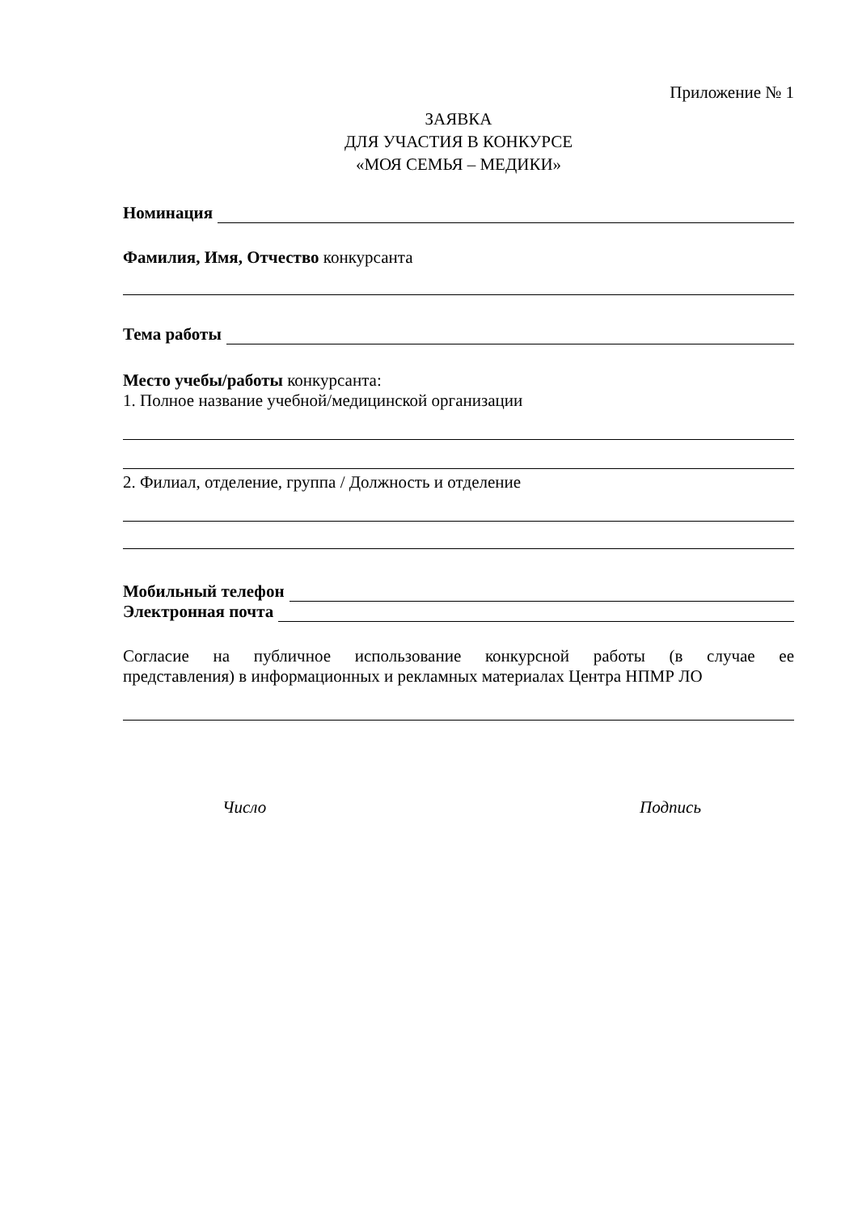Приложение № 1
ЗАЯВКА
ДЛЯ УЧАСТИЯ В КОНКУРСЕ
«МОЯ СЕМЬЯ – МЕДИКИ»
Номинация
Фамилия, Имя, Отчество конкурсанта
Тема работы
Место учебы/работы конкурсанта:
1. Полное название учебной/медицинской организации
2. Филиал, отделение, группа / Должность и отделение
Мобильный телефон
Электронная почта
Согласие на публичное использование конкурсной работы (в случае ее
представления) в информационных и рекламных материалах Центра НПМР ЛО
Число Подпись